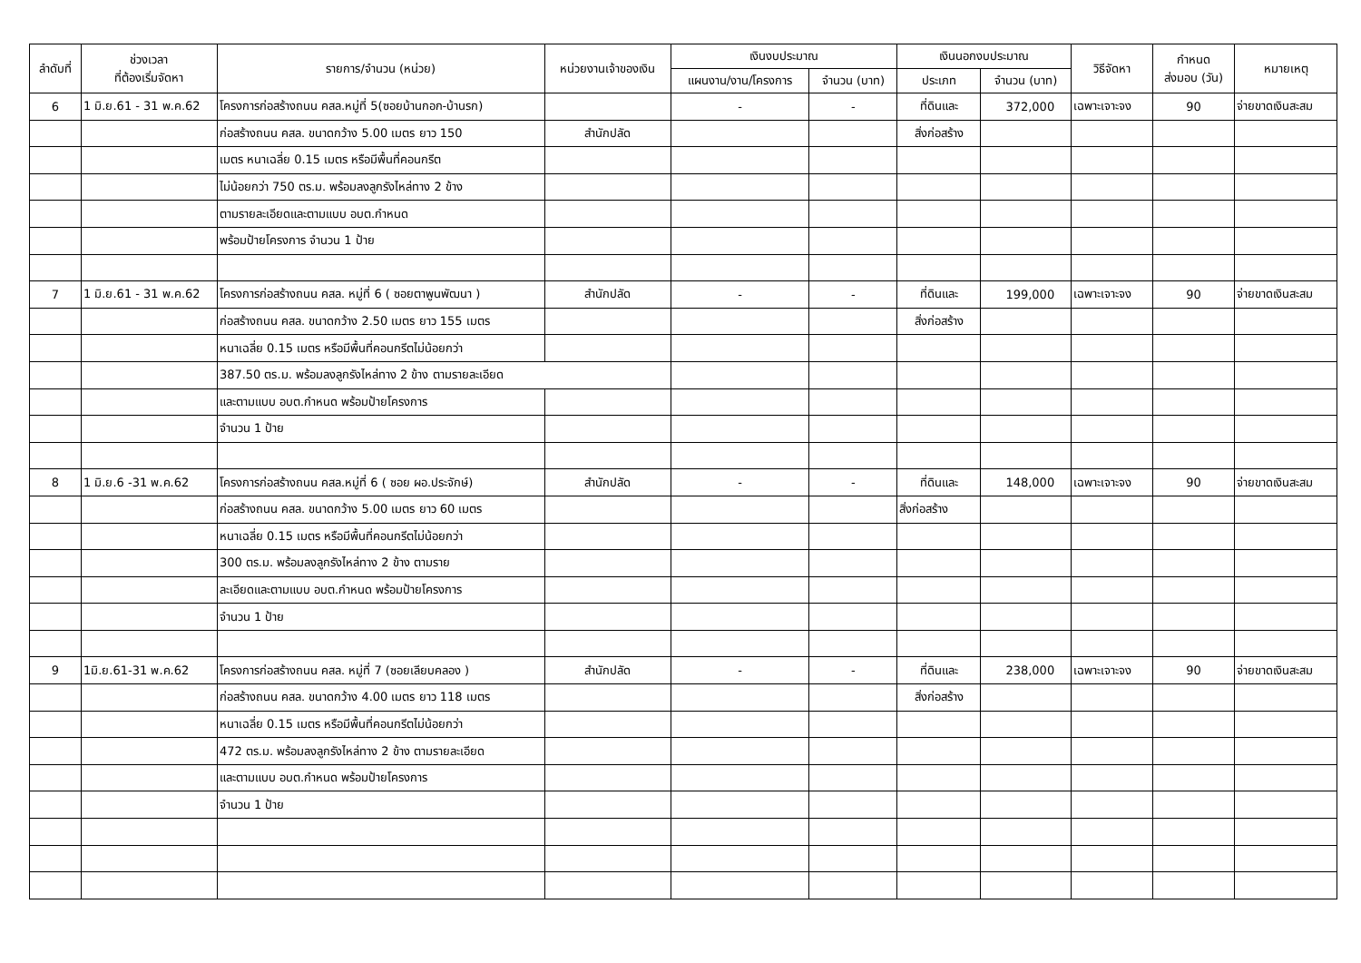| ลำดับที่ | ช่วงเวลา ที่ต้องเริ่มจัดหา | รายการ/จำนวน (หน่วย) | หน่วยงานเจ้าของเงิน | เงินงบประมาณ | | เงินนอกงบประมาณ | | วิธีจัดหา | กำหนด ส่งมอบ (วัน) | หมายเหตุ |
| --- | --- | --- | --- | --- | --- | --- | --- | --- | --- | --- |
| | | | | แผนงาน/งาน/โครงการ | จำนวน (บาท) | ประเภท | จำนวน (บาท) | | | |
| 6 | 1 มิ.ย.61 - 31 พ.ค.62 | โครงการก่อสร้างถนน คสล.หมู่ที่ 5(ซอยบ้านกอก-บ้านรก) | | - | - | ที่ดินและ | 372,000 | เฉพาะเจาะจง | 90 | จ่ายขาดเงินสะสม |
| | | ก่อสร้างถนน คสล. ขนาดกว้าง 5.00 เมตร ยาว 150 | สำนักปลัด | | | สิ่งก่อสร้าง | | | | |
| | | เมตร หนาเฉลี่ย 0.15 เมตร หรือมีพื้นที่คอนกรีต | | | | | | | | |
| | | ไม่น้อยกว่า 750 ตร.ม. พร้อมลงลูกรังไหล่ทาง 2 ข้าง | | | | | | | | |
| | | ตามรายละเอียดและตามแบบ อบต.กำหนด | | | | | | | | |
| | | พร้อมป้ายโครงการ จำนวน 1 ป้าย | | | | | | | | |
| 7 | 1 มิ.ย.61 - 31 พ.ค.62 | โครงการก่อสร้างถนน คสล. หมู่ที่ 6 ( ซอยตาพูนพัฒนา ) | สำนักปลัด | - | - | ที่ดินและ | 199,000 | เฉพาะเจาะจง | 90 | จ่ายขาดเงินสะสม |
| | | ก่อสร้างถนน คสล. ขนาดกว้าง 2.50 เมตร ยาว 155 เมตร | | | | สิ่งก่อสร้าง | | | | |
| | | หนาเฉลี่ย 0.15 เมตร หรือมีพื้นที่คอนกรีตไม่น้อยกว่า | | | | | | | | |
| | | 387.50 ตร.ม. พร้อมลงลูกรังไหล่ทาง 2 ข้าง ตามรายละเอียด | | | | | | | | |
| | | และตามแบบ อบต.กำหนด พร้อมป้ายโครงการ | | | | | | | | |
| | | จำนวน 1 ป้าย | | | | | | | | |
| 8 | 1 มิ.ย.6 -31 พ.ค.62 | โครงการก่อสร้างถนน คสล.หมู่ที่ 6 ( ซอย ผอ.ประจักษ์) | สำนักปลัด | - | - | ที่ดินและ | 148,000 | เฉพาะเจาะจง | 90 | จ่ายขาดเงินสะสม |
| | | ก่อสร้างถนน คสล. ขนาดกว้าง 5.00 เมตร ยาว 60 เมตร | | | | สิ่งก่อสร้าง | | | | |
| | | หนาเฉลี่ย 0.15 เมตร หรือมีพื้นที่คอนกรีตไม่น้อยกว่า | | | | | | | | |
| | | 300 ตร.ม. พร้อมลงลูกรังไหล่ทาง 2 ข้าง ตามราย | | | | | | | | |
| | | ละเอียดและตามแบบ อบต.กำหนด พร้อมป้ายโครงการ | | | | | | | | |
| | | จำนวน 1 ป้าย | | | | | | | | |
| 9 | 1มิ.ย.61-31 พ.ค.62 | โครงการก่อสร้างถนน คสล. หมู่ที่ 7 (ซอยเลียบคลอง ) | สำนักปลัด | - | - | ที่ดินและ | 238,000 | เฉพาะเจาะจง | 90 | จ่ายขาดเงินสะสม |
| | | ก่อสร้างถนน คสล. ขนาดกว้าง 4.00 เมตร ยาว 118 เมตร | | | | สิ่งก่อสร้าง | | | | |
| | | หนาเฉลี่ย 0.15 เมตร หรือมีพื้นที่คอนกรีตไม่น้อยกว่า | | | | | | | | |
| | | 472 ตร.ม. พร้อมลงลูกรังไหล่ทาง 2 ข้าง ตามรายละเอียด | | | | | | | | |
| | | และตามแบบ อบต.กำหนด พร้อมป้ายโครงการ | | | | | | | | |
| | | จำนวน 1 ป้าย | | | | | | | | |